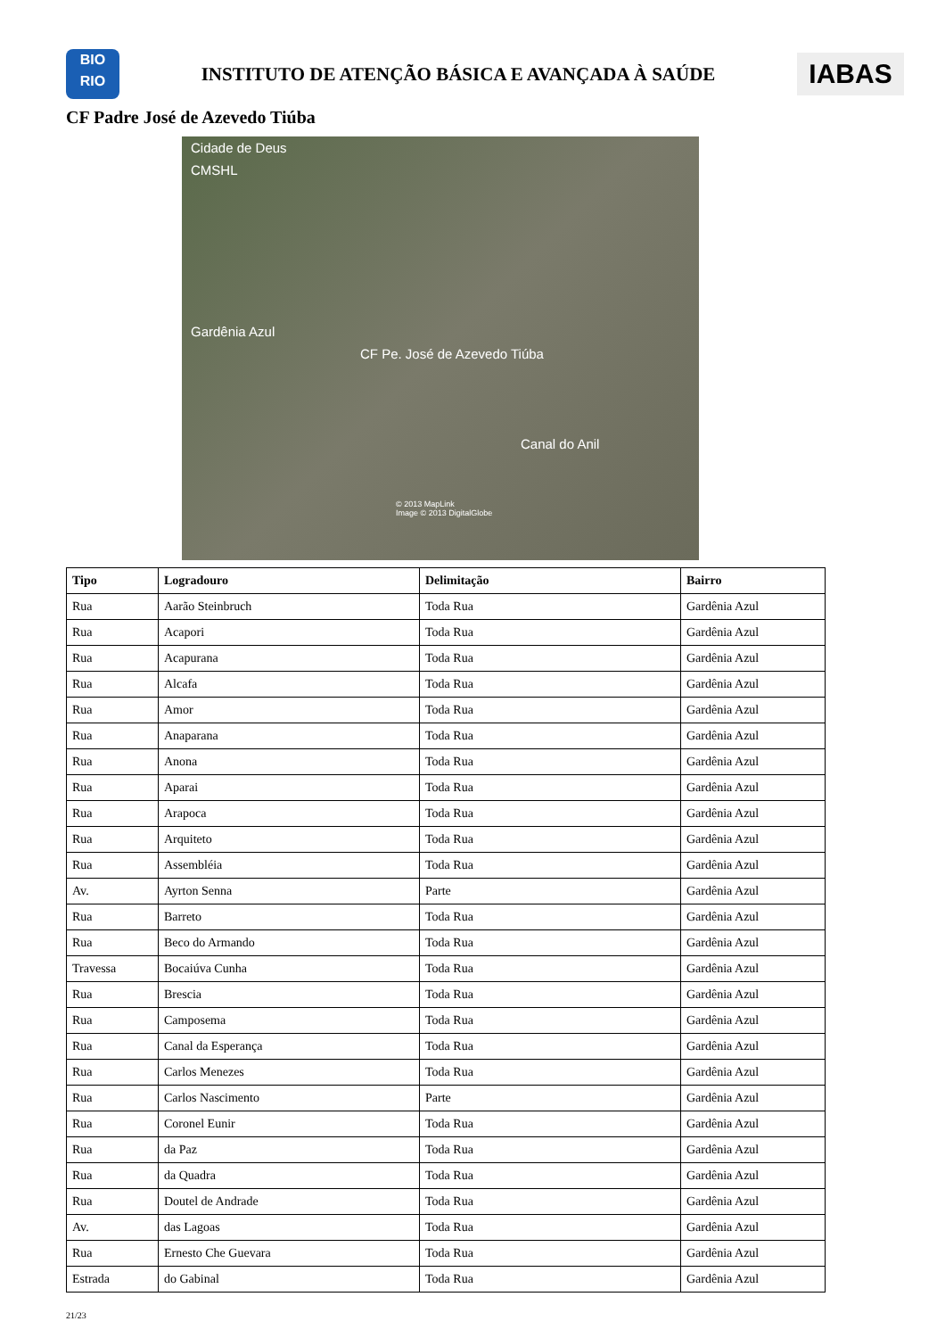BIO
RIO
INSTITUTO DE ATENÇÃO BÁSICA E AVANÇADA À SAÚDE
IABAS
CF Padre José de Azevedo Tiúba
Cidade de Deus
CMSHL
Gardênia Azul
CF Pe. José de Azevedo Tiúba
Canal do Anil
© 2013 MapLink
Image © 2013 DigitalGlobe
| Tipo | Logradouro | Delimitação | Bairro |
| --- | --- | --- | --- |
| Rua | Aarão Steinbruch | Toda Rua | Gardênia Azul |
| Rua | Acapori | Toda Rua | Gardênia Azul |
| Rua | Acapurana | Toda Rua | Gardênia Azul |
| Rua | Alcafa | Toda Rua | Gardênia Azul |
| Rua | Amor | Toda Rua | Gardênia Azul |
| Rua | Anaparana | Toda Rua | Gardênia Azul |
| Rua | Anona | Toda Rua | Gardênia Azul |
| Rua | Aparai | Toda Rua | Gardênia Azul |
| Rua | Arapoca | Toda Rua | Gardênia Azul |
| Rua | Arquiteto | Toda Rua | Gardênia Azul |
| Rua | Assembléia | Toda Rua | Gardênia Azul |
| Av. | Ayrton Senna | Parte | Gardênia Azul |
| Rua | Barreto | Toda Rua | Gardênia Azul |
| Rua | Beco do Armando | Toda Rua | Gardênia Azul |
| Travessa | Bocaiúva Cunha | Toda Rua | Gardênia Azul |
| Rua | Brescia | Toda Rua | Gardênia Azul |
| Rua | Camposema | Toda Rua | Gardênia Azul |
| Rua | Canal da Esperança | Toda Rua | Gardênia Azul |
| Rua | Carlos Menezes | Toda Rua | Gardênia Azul |
| Rua | Carlos Nascimento | Parte | Gardênia Azul |
| Rua | Coronel Eunir | Toda Rua | Gardênia Azul |
| Rua | da Paz | Toda Rua | Gardênia Azul |
| Rua | da Quadra | Toda Rua | Gardênia Azul |
| Rua | Doutel de Andrade | Toda Rua | Gardênia Azul |
| Av. | das Lagoas | Toda Rua | Gardênia Azul |
| Rua | Ernesto Che Guevara | Toda Rua | Gardênia Azul |
| Estrada | do Gabinal | Toda Rua | Gardênia Azul |
21/23